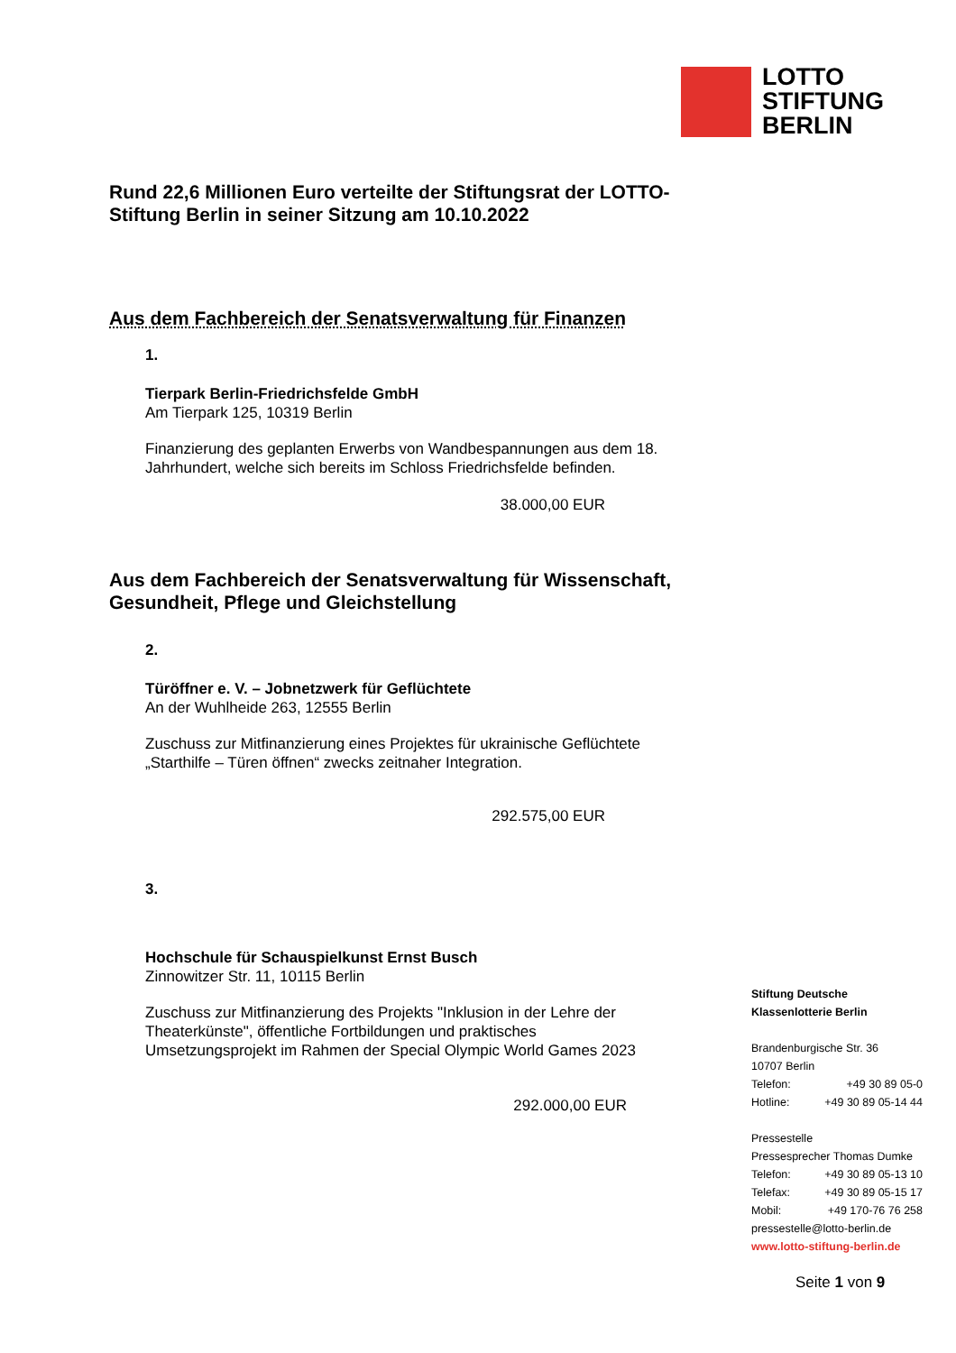LOTTO
STIFTUNG
BERLIN
Rund 22,6 Millionen Euro verteilte der Stiftungsrat der LOTTO-Stiftung Berlin in seiner Sitzung am 10.10.2022
Aus dem Fachbereich der Senatsverwaltung für Finanzen
1.
Tierpark Berlin-Friedrichsfelde GmbH
Am Tierpark 125, 10319 Berlin
Finanzierung des geplanten Erwerbs von Wandbespannungen aus dem 18. Jahrhundert, welche sich bereits im Schloss Friedrichsfelde befinden.
38.000,00 EUR
Aus dem Fachbereich der Senatsverwaltung für Wissenschaft, Gesundheit, Pflege und Gleichstellung
2.
Türöffner e. V. – Jobnetzwerk für Geflüchtete
An der Wuhlheide 263, 12555 Berlin
Zuschuss zur Mitfinanzierung eines Projektes für ukrainische Geflüchtete „Starthilfe – Türen öffnen“ zwecks zeitnaher Integration.
292.575,00 EUR
3.
Hochschule für Schauspielkunst Ernst Busch
Zinnowitzer Str. 11, 10115 Berlin
Zuschuss zur Mitfinanzierung des Projekts "Inklusion in der Lehre der Theaterkünste", öffentliche Fortbildungen und praktisches Umsetzungsprojekt im Rahmen der Special Olympic World Games 2023
292.000,00 EUR
Stiftung Deutsche
Klassenlotterie Berlin
Brandenburgische Str. 36
10707 Berlin
Telefon: +49 30 89 05-0
Hotline: +49 30 89 05-14 44
Pressestelle
Pressesprecher Thomas Dumke
Telefon: +49 30 89 05-13 10
Telefax: +49 30 89 05-15 17
Mobil: +49 170-76 76 258
pressestelle@lotto-berlin.de
www.lotto-stiftung-berlin.de
Seite 1 von 9